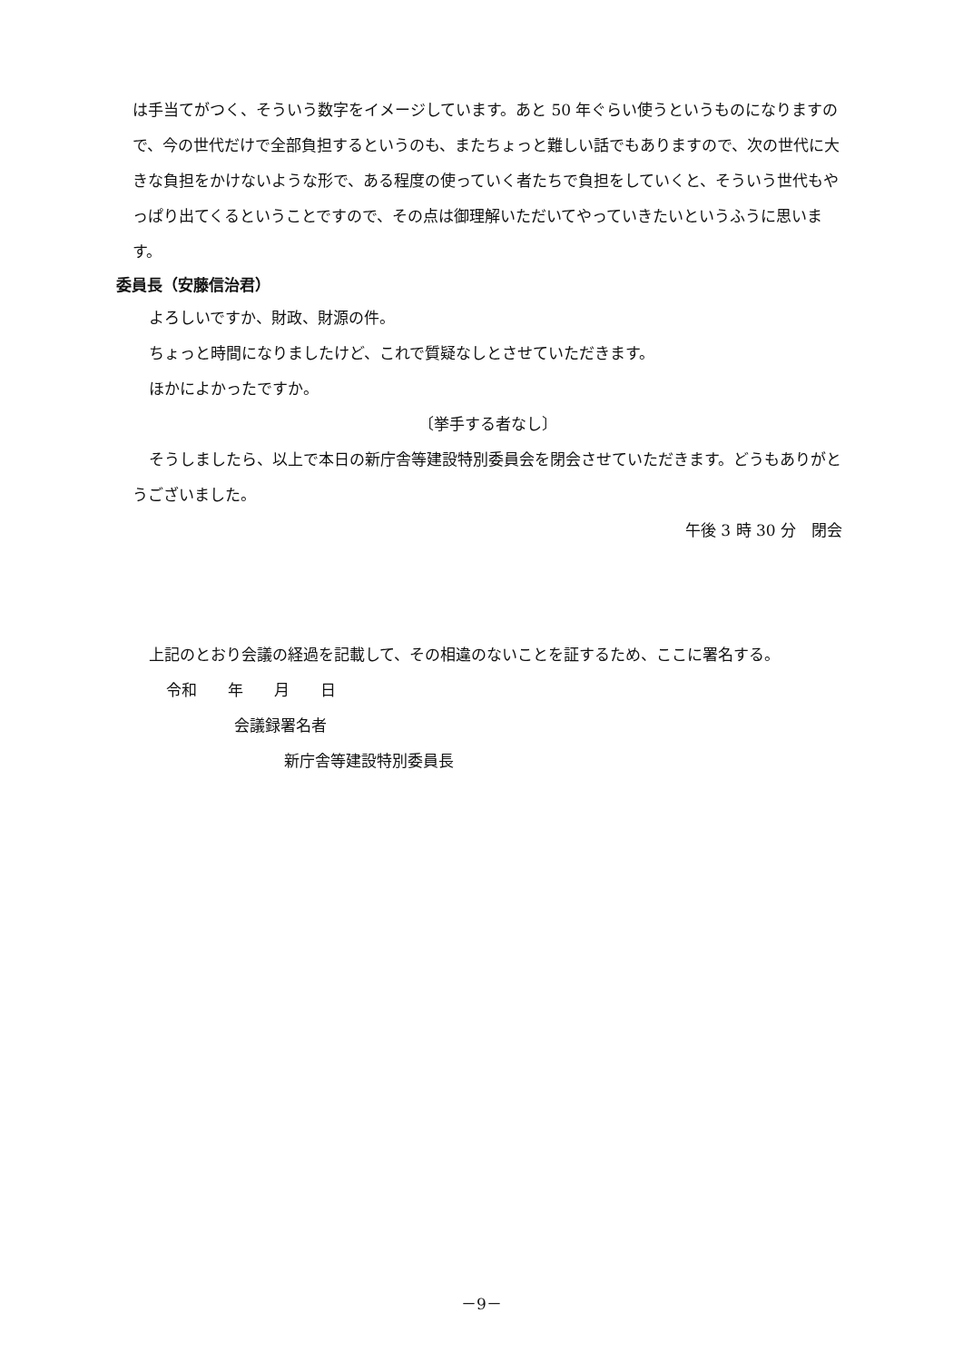は手当てがつく、そういう数字をイメージしています。あと 50 年ぐらい使うというものになりますので、今の世代だけで全部負担するというのも、またちょっと難しい話でもありますので、次の世代に大きな負担をかけないような形で、ある程度の使っていく者たちで負担をしていくと、そういう世代もやっぱり出てくるということですので、その点は御理解いただいてやっていきたいというふうに思います。
委員長（安藤信治君）
よろしいですか、財政、財源の件。
ちょっと時間になりましたけど、これで質疑なしとさせていただきます。
ほかによかったですか。
〔挙手する者なし〕
そうしましたら、以上で本日の新庁舎等建設特別委員会を閉会させていただきます。どうもありがとうございました。
午後 3 時 30 分　閉会
上記のとおり会議の経過を記載して、その相違のないことを証するため、ここに署名する。
令和　　年　　月　　日
会議録署名者
新庁舎等建設特別委員長
－9－